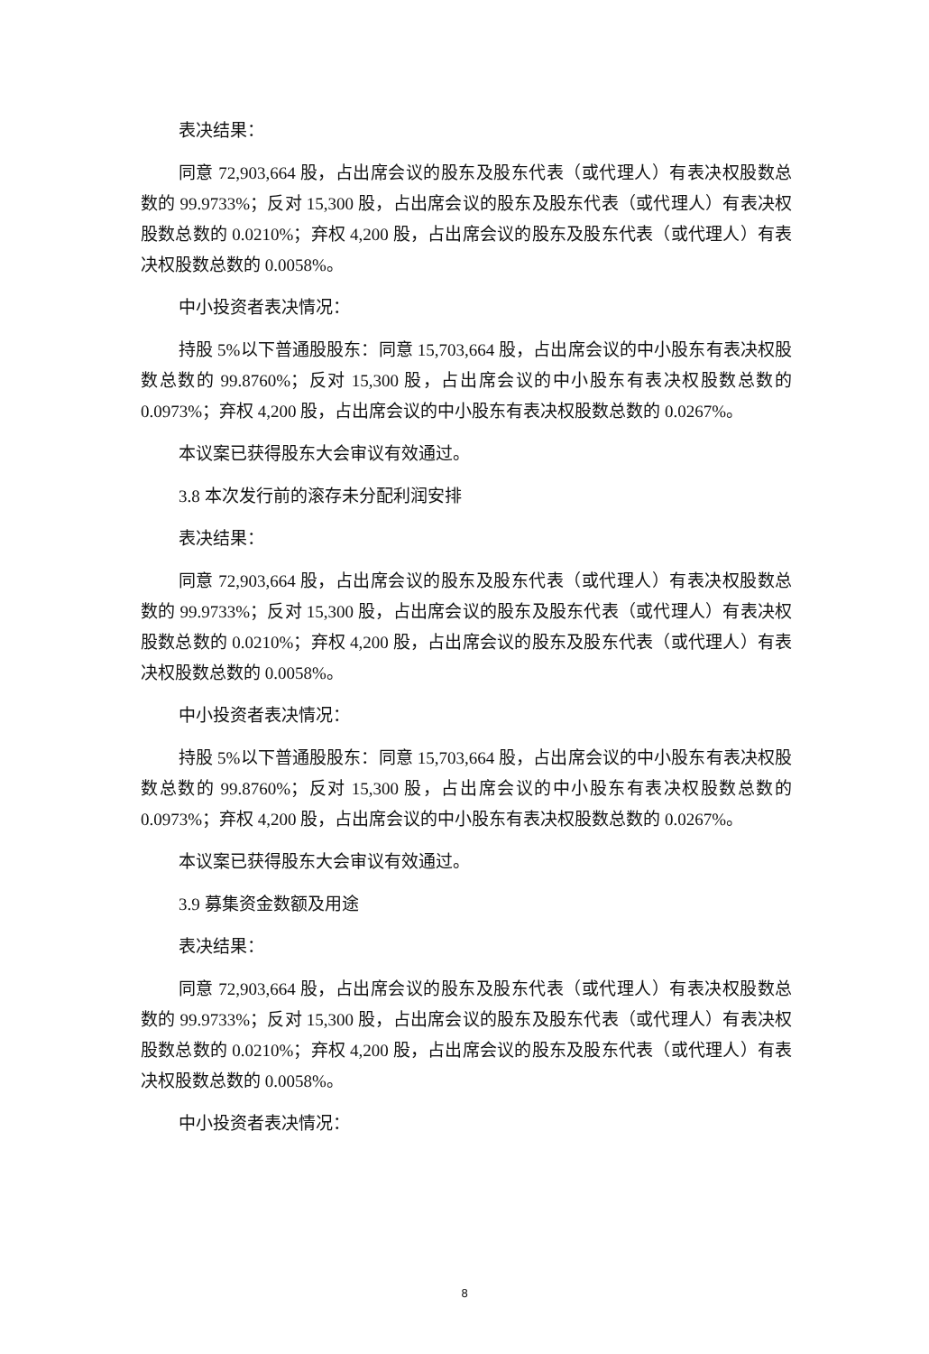表决结果：
同意 72,903,664 股，占出席会议的股东及股东代表（或代理人）有表决权股数总数的 99.9733%；反对 15,300 股，占出席会议的股东及股东代表（或代理人）有表决权股数总数的 0.0210%；弃权 4,200 股，占出席会议的股东及股东代表（或代理人）有表决权股数总数的 0.0058%。
中小投资者表决情况：
持股 5%以下普通股股东：同意 15,703,664 股，占出席会议的中小股东有表决权股数总数的 99.8760%；反对 15,300 股，占出席会议的中小股东有表决权股数总数的 0.0973%；弃权 4,200 股，占出席会议的中小股东有表决权股数总数的 0.0267%。
本议案已获得股东大会审议有效通过。
3.8 本次发行前的滚存未分配利润安排
表决结果：
同意 72,903,664 股，占出席会议的股东及股东代表（或代理人）有表决权股数总数的 99.9733%；反对 15,300 股，占出席会议的股东及股东代表（或代理人）有表决权股数总数的 0.0210%；弃权 4,200 股，占出席会议的股东及股东代表（或代理人）有表决权股数总数的 0.0058%。
中小投资者表决情况：
持股 5%以下普通股股东：同意 15,703,664 股，占出席会议的中小股东有表决权股数总数的 99.8760%；反对 15,300 股，占出席会议的中小股东有表决权股数总数的 0.0973%；弃权 4,200 股，占出席会议的中小股东有表决权股数总数的 0.0267%。
本议案已获得股东大会审议有效通过。
3.9 募集资金数额及用途
表决结果：
同意 72,903,664 股，占出席会议的股东及股东代表（或代理人）有表决权股数总数的 99.9733%；反对 15,300 股，占出席会议的股东及股东代表（或代理人）有表决权股数总数的 0.0210%；弃权 4,200 股，占出席会议的股东及股东代表（或代理人）有表决权股数总数的 0.0058%。
中小投资者表决情况：
8